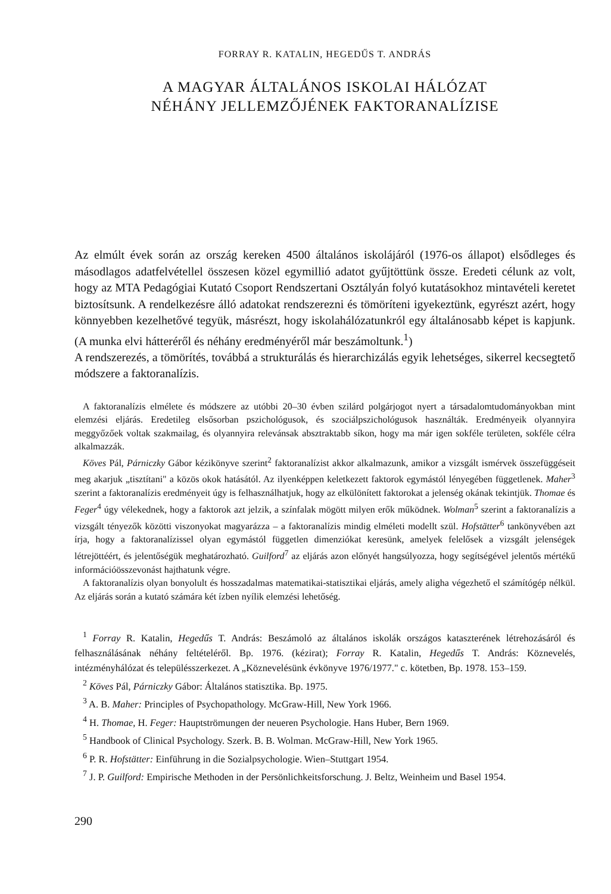FORRAY R. KATALIN, HEGEDŰS T. ANDRÁS
A MAGYAR ÁLTALÁNOS ISKOLAI HÁLÓZAT
NÉHÁNY JELLEMZŐJÉNEK FAKTORANALÍZISE
Az elmúlt évek során az ország kereken 4500 általános iskolájáról (1976-os állapot) elsődleges és másodlagos adatfelvétellel összesen közel egymillió adatot gyűjtöttünk össze. Eredeti célunk az volt, hogy az MTA Pedagógiai Kutató Csoport Rendszertani Osztályán folyó kutatásokhoz mintavételi keretet biztosítsunk. A rendelkezésre álló adatokat rendszerezni és tömöríteni igyekeztünk, egyrészt azért, hogy könnyebben kezelhetővé tegyük, másrészt, hogy iskolahálózatunkról egy általánosabb képet is kapjunk. (A munka elvi hátteréről és néhány eredményéről már beszámoltunk.<sup>1</sup>)
A rendszerezés, a tömörítés, továbbá a strukturálás és hierarchizálás egyik lehetséges, sikerrel kecsegtető módszere a faktoranalízis.
A faktoranalízis elmélete és módszere az utóbbi 20–30 évben szilárd polgárjogot nyert a társadalomtudományokban mint elemzési eljárás. Eredetileg elsősorban pszichológusok, és szociálpszichológusok használták. Eredményeik olyannyira meggyőzőek voltak szakmailag, és olyannyira relevánsak absztraktabb síkon, hogy ma már igen sokféle területen, sokféle célra alkalmazzák.
Köves Pál, Párniczky Gábor kézikönyve szerint<sup>2</sup> faktoranalízist akkor alkalmazunk, amikor a vizsgált ismérvek összefüggéseit meg akarjuk „tisztítani" a közös okok hatásától. Az ilyenképpen keletkezett faktorok egymástól lényegében függetlenek. Maher<sup>3</sup> szerint a faktoranalízis eredményeit úgy is felhasználhatjuk, hogy az elkülönített faktorokat a jelenség okának tekintjük. Thomae és Feger<sup>4</sup> úgy vélekednek, hogy a faktorok azt jelzik, a színfalak mögött milyen erők működnek. Wolman<sup>5</sup> szerint a faktoranalízis a vizsgált tényezők közötti viszonyokat magyarázza – a faktoranalízis mindig elméleti modellt szül. Hofstätter<sup>6</sup> tankönyvében azt írja, hogy a faktoranalízissel olyan egymástól független dimenziókat keresünk, amelyek felelősek a vizsgált jelenségek létrejöttéért, és jelentőségük meghatározható. Guilford<sup>7</sup> az eljárás azon előnyét hangsúlyozza, hogy segítségével jelentős mértékű információösszevonást hajthatunk végre.
A faktoranalízis olyan bonyolult és hosszadalmas matematikai-statisztikai eljárás, amely aligha végezhető el számítógép nélkül. Az eljárás során a kutató számára két ízben nyílik elemzési lehetőség.
<sup>1</sup> Forray R. Katalin, Hegedűs T. András: Beszámoló az általános iskolák országos kataszterének létrehozásáról és felhasználásának néhány feltételéről. Bp. 1976. (kézirat); Forray R. Katalin, Hegedűs T. András: Köznevelés, intézményhálózat és településszerkezet. A „Köznevelésünk évkönyve 1976/1977." c. kötetben, Bp. 1978. 153–159.
<sup>2</sup> Köves Pál, Párniczky Gábor: Általános statisztika. Bp. 1975.
<sup>3</sup> A. B. Maher: Principles of Psychopathology. McGraw-Hill, New York 1966.
<sup>4</sup> H. Thomae, H. Feger: Hauptströmungen der neueren Psychologie. Hans Huber, Bern 1969.
<sup>5</sup> Handbook of Clinical Psychology. Szerk. B. B. Wolman. McGraw-Hill, New York 1965.
<sup>6</sup> P. R. Hofstätter: Einführung in die Sozialpsychologie. Wien–Stuttgart 1954.
<sup>7</sup> J. P. Guilford: Empirische Methoden in der Persönlichkeitsforschung. J. Beltz, Weinheim und Basel 1954.
290